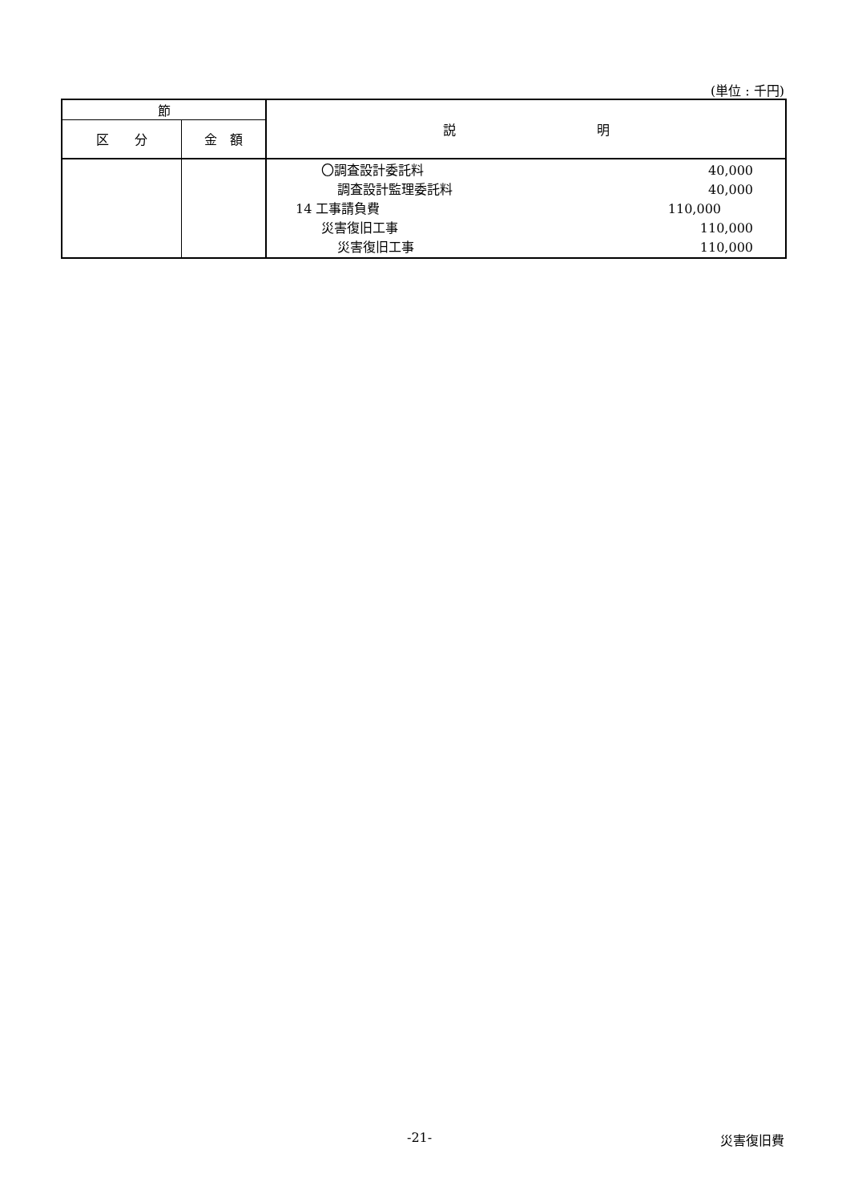(単位 : 千円)
| 節 | | 説 明 |
| --- | --- | --- |
| 区 分 | 金 額 | |
| | | 〇調査設計委託料 40,000 調査設計監理委託料 40,000 14 工事請負費 110,000 災害復旧工事 110,000 災害復旧工事 110,000 |
-21- 災害復旧費